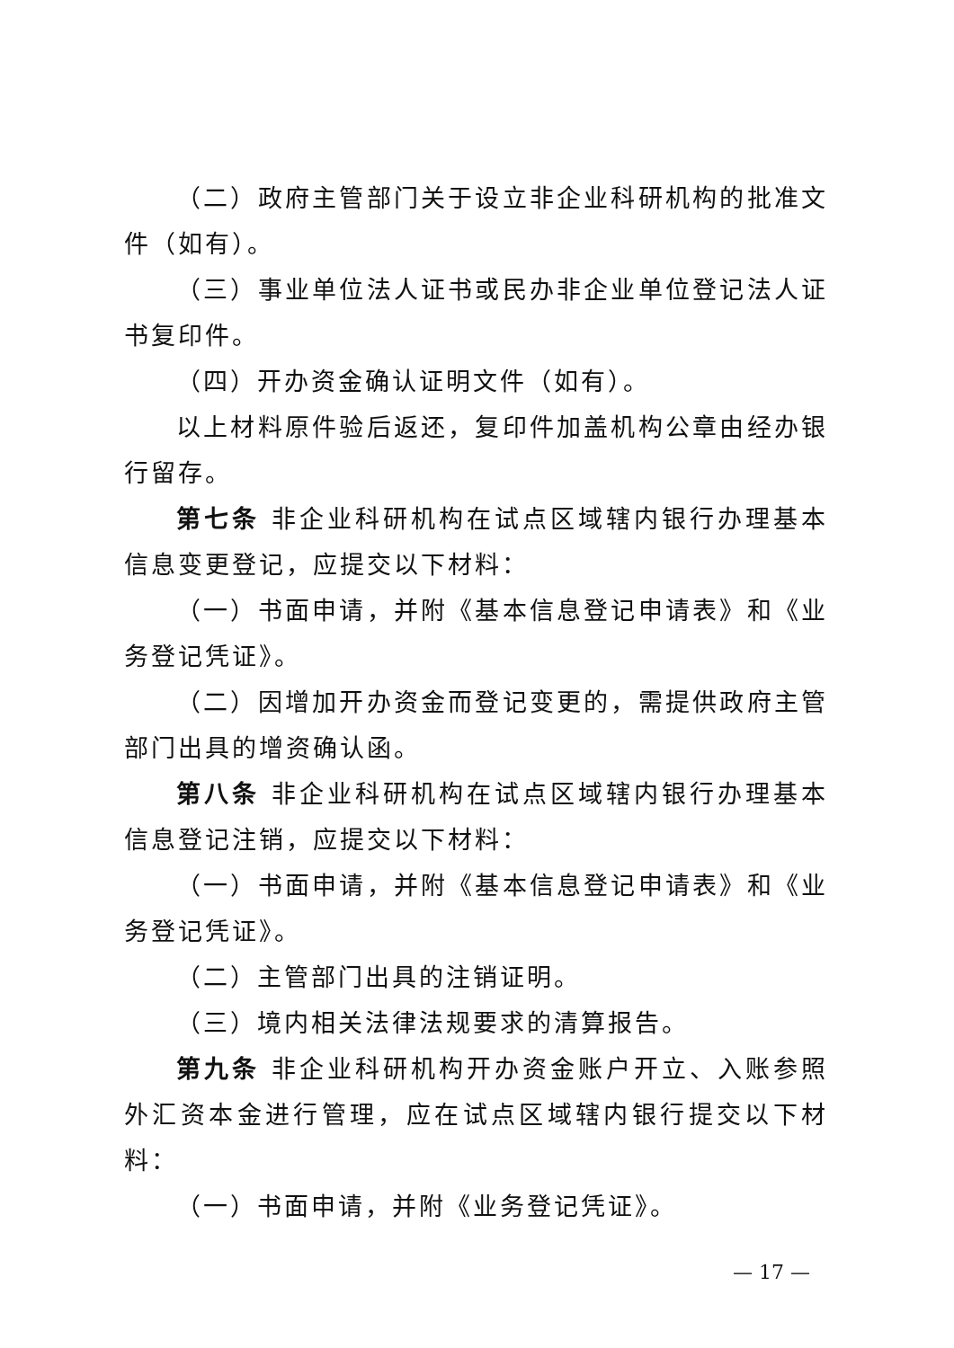（二）政府主管部门关于设立非企业科研机构的批准文件（如有）。
（三）事业单位法人证书或民办非企业单位登记法人证书复印件。
（四）开办资金确认证明文件（如有）。
以上材料原件验后返还，复印件加盖机构公章由经办银行留存。
第七条 非企业科研机构在试点区域辖内银行办理基本信息变更登记，应提交以下材料：
（一）书面申请，并附《基本信息登记申请表》和《业务登记凭证》。
（二）因增加开办资金而登记变更的，需提供政府主管部门出具的增资确认函。
第八条 非企业科研机构在试点区域辖内银行办理基本信息登记注销，应提交以下材料：
（一）书面申请，并附《基本信息登记申请表》和《业务登记凭证》。
（二）主管部门出具的注销证明。
（三）境内相关法律法规要求的清算报告。
第九条 非企业科研机构开办资金账户开立、入账参照外汇资本金进行管理，应在试点区域辖内银行提交以下材料：
（一）书面申请，并附《业务登记凭证》。
— 17 —